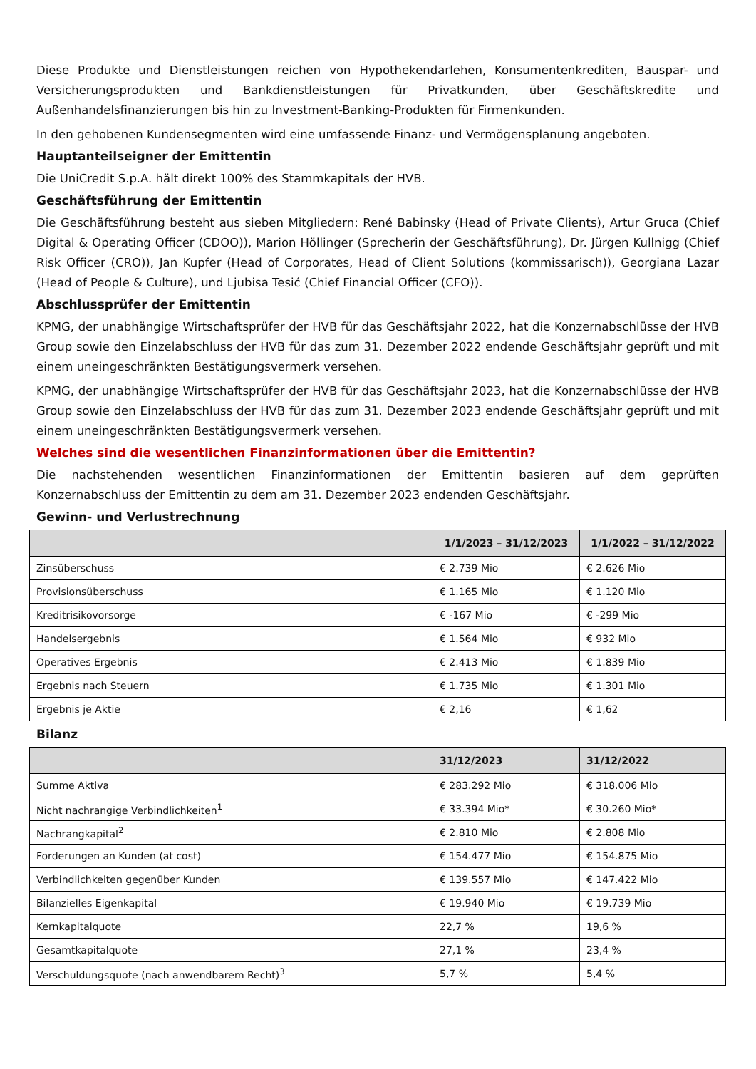Diese Produkte und Dienstleistungen reichen von Hypothekendarlehen, Konsumentenkrediten, Bauspar- und Versicherungsprodukten und Bankdienstleistungen für Privatkunden, über Geschäftskredite und Außenhandelsfinanzierungen bis hin zu Investment-Banking-Produkten für Firmenkunden.
In den gehobenen Kundensegmenten wird eine umfassende Finanz- und Vermögensplanung angeboten.
Hauptanteilseigner der Emittentin
Die UniCredit S.p.A. hält direkt 100% des Stammkapitals der HVB.
Geschäftsführung der Emittentin
Die Geschäftsführung besteht aus sieben Mitgliedern: René Babinsky (Head of Private Clients), Artur Gruca (Chief Digital & Operating Officer (CDOO)), Marion Höllinger (Sprecherin der Geschäftsführung), Dr. Jürgen Kullnigg (Chief Risk Officer (CRO)), Jan Kupfer (Head of Corporates, Head of Client Solutions (kommissarisch)), Georgiana Lazar (Head of People & Culture), und Ljubisa Tesić (Chief Financial Officer (CFO)).
Abschlussprüfer der Emittentin
KPMG, der unabhängige Wirtschaftsprüfer der HVB für das Geschäftsjahr 2022, hat die Konzernabschlüsse der HVB Group sowie den Einzelabschluss der HVB für das zum 31. Dezember 2022 endende Geschäftsjahr geprüft und mit einem uneingeschränkten Bestätigungsvermerk versehen.
KPMG, der unabhängige Wirtschaftsprüfer der HVB für das Geschäftsjahr 2023, hat die Konzernabschlüsse der HVB Group sowie den Einzelabschluss der HVB für das zum 31. Dezember 2023 endende Geschäftsjahr geprüft und mit einem uneingeschränkten Bestätigungsvermerk versehen.
Welches sind die wesentlichen Finanzinformationen über die Emittentin?
Die nachstehenden wesentlichen Finanzinformationen der Emittentin basieren auf dem geprüften Konzernabschluss der Emittentin zu dem am 31. Dezember 2023 endenden Geschäftsjahr.
Gewinn- und Verlustrechnung
| | 1/1/2023 – 31/12/2023 | 1/1/2022 – 31/12/2022 |
| --- | --- | --- |
| Zinsüberschuss | € 2.739 Mio | € 2.626 Mio |
| Provisionsüberschuss | € 1.165 Mio | € 1.120 Mio |
| Kreditrisikovorsorge | € -167 Mio | € -299 Mio |
| Handelsergebnis | € 1.564 Mio | € 932 Mio |
| Operatives Ergebnis | € 2.413 Mio | € 1.839 Mio |
| Ergebnis nach Steuern | € 1.735 Mio | € 1.301 Mio |
| Ergebnis je Aktie | € 2,16 | € 1,62 |
Bilanz
| | 31/12/2023 | 31/12/2022 |
| --- | --- | --- |
| Summe Aktiva | € 283.292 Mio | € 318.006 Mio |
| Nicht nachrangige Verbindlichkeiten<sup>1</sup> | € 33.394 Mio* | € 30.260 Mio* |
| Nachrangkapital<sup>2</sup> | € 2.810 Mio | € 2.808 Mio |
| Forderungen an Kunden (at cost) | € 154.477 Mio | € 154.875 Mio |
| Verbindlichkeiten gegenüber Kunden | € 139.557 Mio | € 147.422 Mio |
| Bilanzielles Eigenkapital | € 19.940 Mio | € 19.739 Mio |
| Kernkapitalquote | 22,7 % | 19,6 % |
| Gesamtkapitalquote | 27,1 % | 23,4 % |
| Verschuldungsquote (nach anwendbarem Recht)<sup>3</sup> | 5,7 % | 5,4 % |